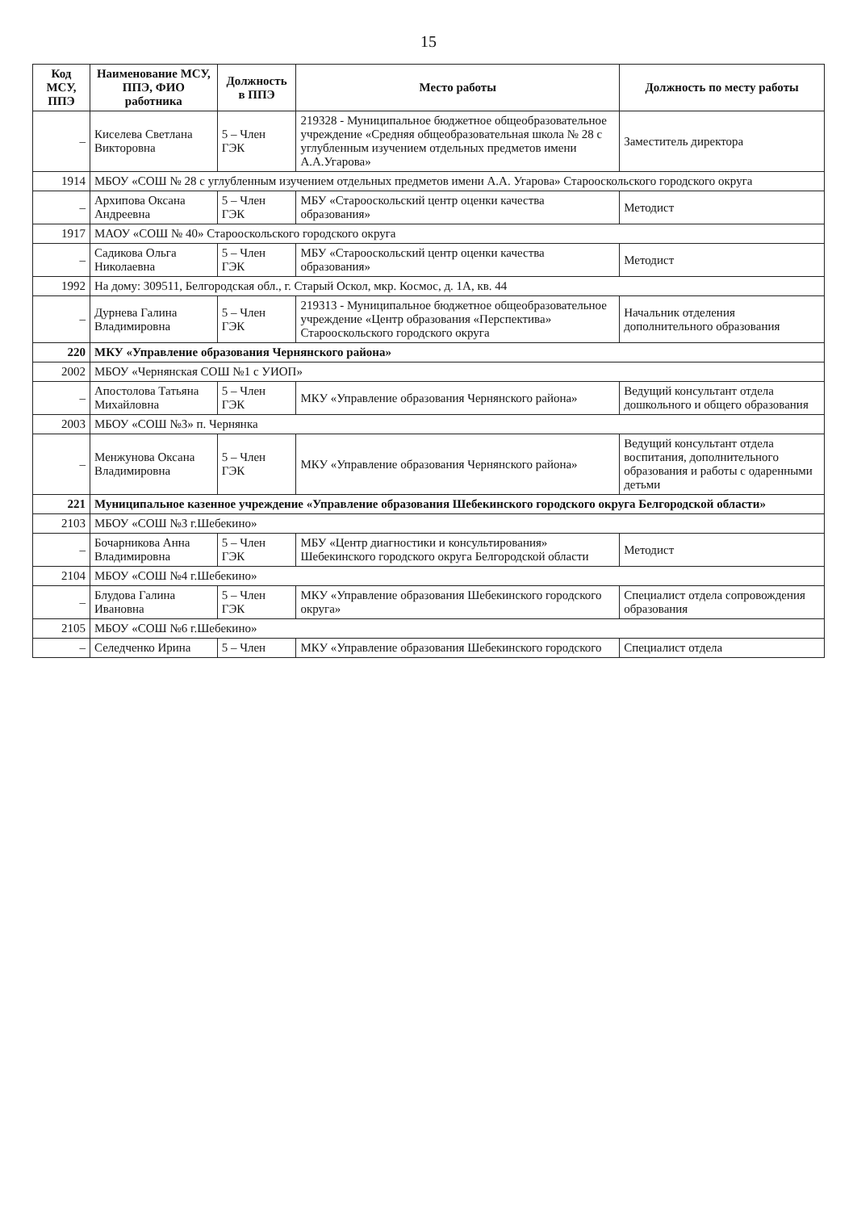15
| Код МСУ, ППЭ | Наименование МСУ, ППЭ, ФИО работника | Должность в ППЭ | Место работы | Должность по месту работы |
| --- | --- | --- | --- | --- |
| – | Киселева Светлана Викторовна | 5 – Член ГЭК | 219328 - Муниципальное бюджетное общеобразовательное учреждение «Средняя общеобразовательная школа № 28 с углубленным изучением отдельных предметов имени А.А.Угарова» | Заместитель директора |
| 1914 | МБОУ «СОШ № 28 с углубленным изучением отдельных предметов имени А.А. Угарова» Старооскольского городского округа | | | |
| – | Архипова Оксана Андреевна | 5 – Член ГЭК | МБУ «Старооскольский центр оценки качества образования» | Методист |
| 1917 | МАОУ «СОШ № 40» Старооскольского городского округа | | | |
| – | Садикова Ольга Николаевна | 5 – Член ГЭК | МБУ «Старооскольский центр оценки качества образования» | Методист |
| 1992 | На дому: 309511, Белгородская обл., г. Старый Оскол, мкр. Космос, д. 1А, кв. 44 | | | |
| – | Дурнева Галина Владимировна | 5 – Член ГЭК | 219313 - Муниципальное бюджетное общеобразовательное учреждение «Центр образования «Перспектива» Старооскольского городского округа | Начальник отделения дополнительного образования |
| 220 | МКУ «Управление образования Чернянского района» | | | |
| 2002 | МБОУ «Чернянская СОШ №1 с УИОП» | | | |
| – | Апостолова Татьяна Михайловна | 5 – Член ГЭК | МКУ «Управление образования Чернянского района» | Ведущий консультант отдела дошкольного и общего образования |
| 2003 | МБОУ «СОШ №3» п. Чернянка | | | |
| – | Менжунова Оксана Владимировна | 5 – Член ГЭК | МКУ «Управление образования Чернянского района» | Ведущий консультант отдела воспитания, дополнительного образования и работы с одаренными детьми |
| 221 | Муниципальное казенное учреждение «Управление образования Шебекинского городского округа Белгородской области» | | | |
| 2103 | МБОУ «СОШ №3 г.Шебекино» | | | |
| – | Бочарникова Анна Владимировна | 5 – Член ГЭК | МБУ «Центр диагностики и консультирования» Шебекинского городского округа Белгородской области | Методист |
| 2104 | МБОУ «СОШ №4 г.Шебекино» | | | |
| – | Блудова Галина Ивановна | 5 – Член ГЭК | МКУ «Управление образования Шебекинского городского округа» | Специалист отдела сопровождения образования |
| 2105 | МБОУ «СОШ №6 г.Шебекино» | | | |
| – | Селедченко Ирина | 5 – Член | МКУ «Управление образования Шебекинского городского | Специалист отдела |